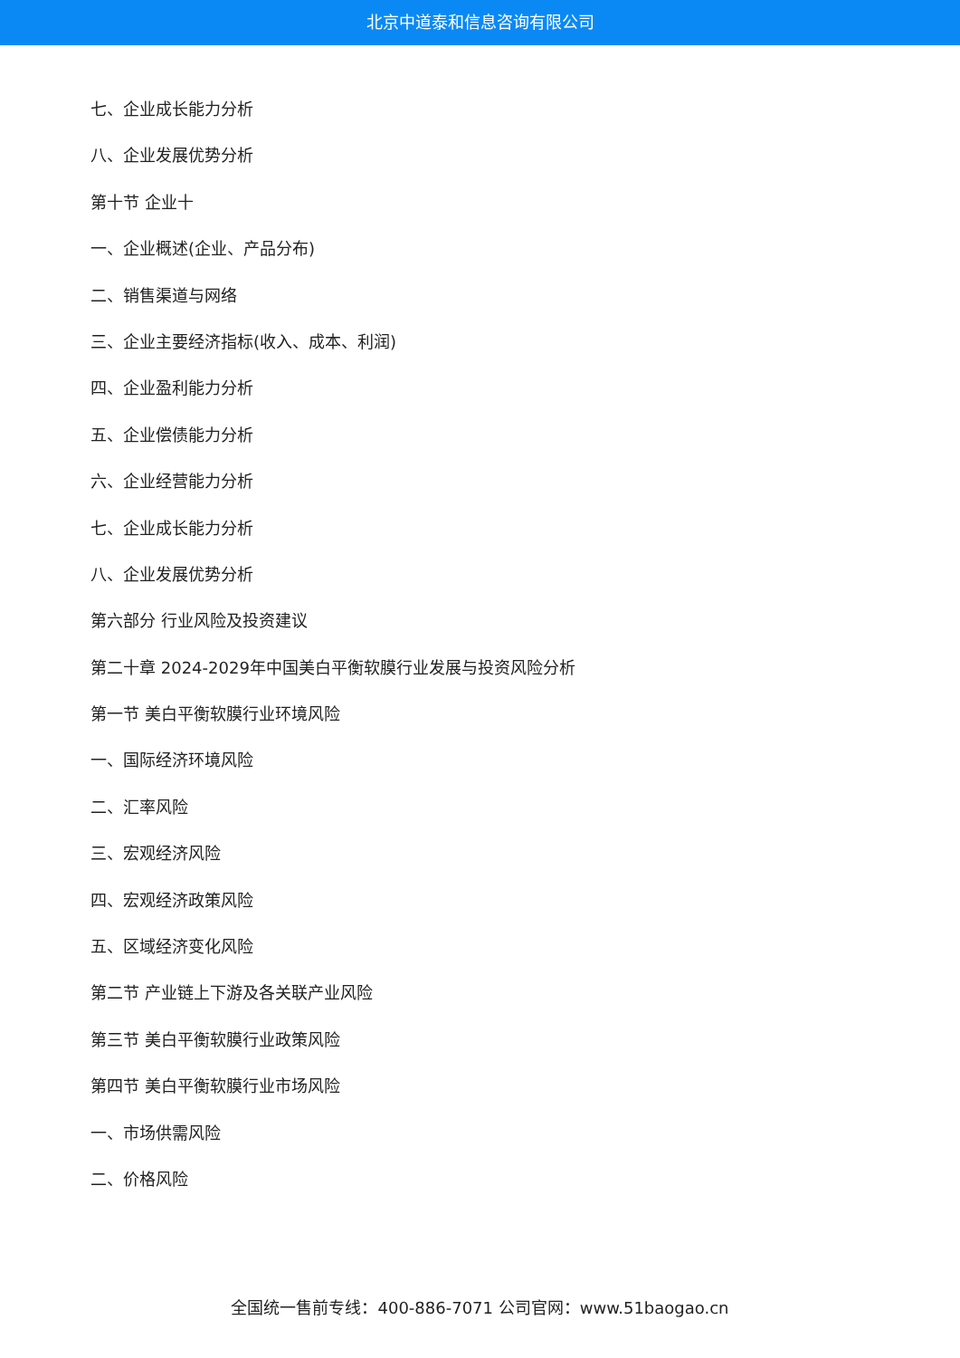北京中道泰和信息咨询有限公司
七、企业成长能力分析
八、企业发展优势分析
第十节 企业十
一、企业概述(企业、产品分布)
二、销售渠道与网络
三、企业主要经济指标(收入、成本、利润)
四、企业盈利能力分析
五、企业偿债能力分析
六、企业经营能力分析
七、企业成长能力分析
八、企业发展优势分析
第六部分 行业风险及投资建议
第二十章 2024-2029年中国美白平衡软膜行业发展与投资风险分析
第一节 美白平衡软膜行业环境风险
一、国际经济环境风险
二、汇率风险
三、宏观经济风险
四、宏观经济政策风险
五、区域经济变化风险
第二节 产业链上下游及各关联产业风险
第三节 美白平衡软膜行业政策风险
第四节 美白平衡软膜行业市场风险
一、市场供需风险
二、价格风险
全国统一售前专线：400-886-7071 公司官网：www.51baogao.cn